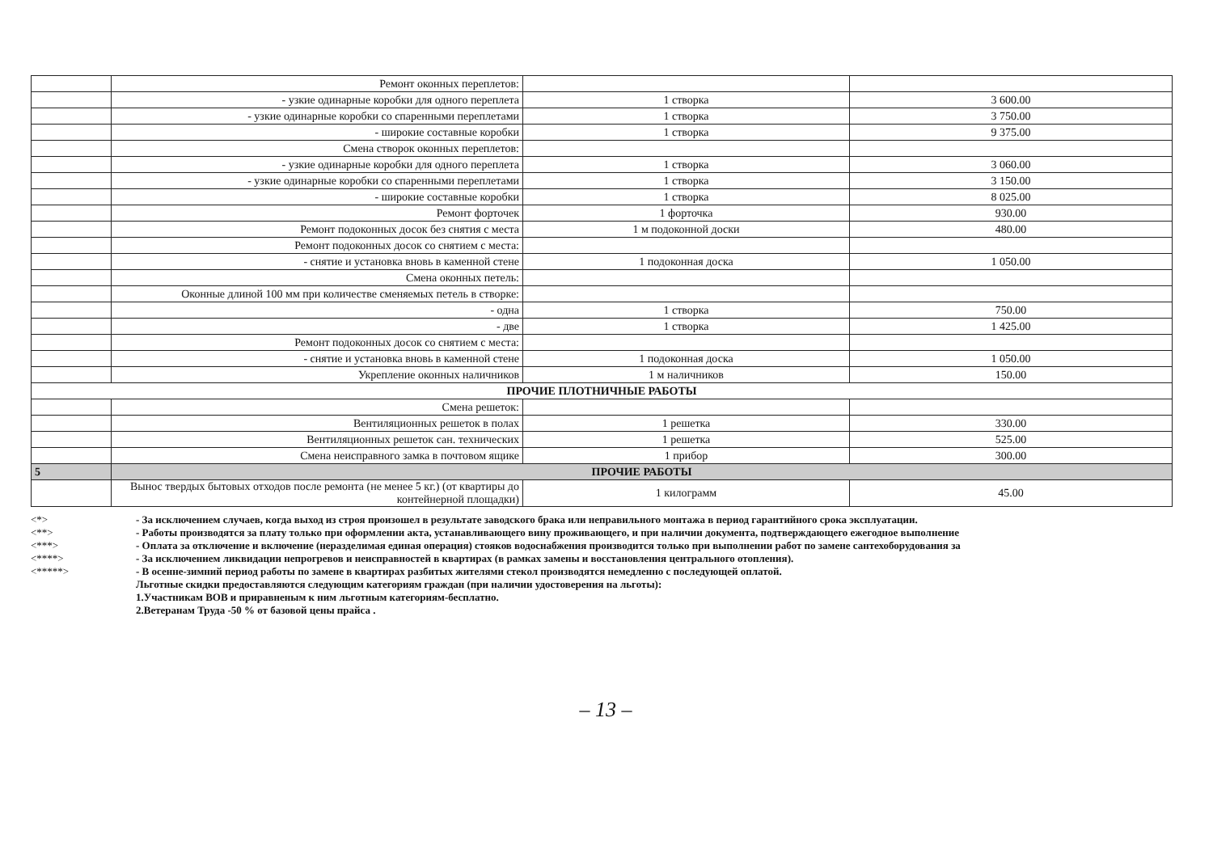| | Ремонт оконных переплетов: | | |
| | - узкие одинарные коробки для одного переплета | 1 створка | 3 600.00 |
| | - узкие одинарные коробки со спаренными переплетами | 1 створка | 3 750.00 |
| | - широкие составные коробки | 1 створка | 9 375.00 |
| | Смена створок оконных переплетов: | | |
| | - узкие одинарные коробки для одного переплета | 1 створка | 3 060.00 |
| | - узкие одинарные коробки со спаренными переплетами | 1 створка | 3 150.00 |
| | - широкие составные коробки | 1 створка | 8 025.00 |
| | Ремонт форточек | 1 форточка | 930.00 |
| | Ремонт подоконных досок без снятия с места | 1 м подоконной доски | 480.00 |
| | Ремонт подоконных досок со снятием с места: | | |
| | - снятие и установка вновь в каменной стене | 1 подоконная доска | 1 050.00 |
| | Смена оконных петель: | | |
| | Оконные длиной 100 мм при количестве сменяемых петель в створке: | | |
| | - одна | 1 створка | 750.00 |
| | - две | 1 створка | 1 425.00 |
| | Ремонт подоконных досок со снятием с места: | | |
| | - снятие и установка вновь в каменной стене | 1 подоконная доска | 1 050.00 |
| | Укрепление оконных наличников | 1 м наличников | 150.00 |
| ПРОЧИЕ ПЛОТНИЧНЫЕ РАБОТЫ | | | |
| | Смена решеток: | | |
| | Вентиляционных решеток в полах | 1 решетка | 330.00 |
| | Вентиляционных решеток сан. технических | 1 решетка | 525.00 |
| | Смена неисправного замка в почтовом ящике | 1 прибор | 300.00 |
| 5 | ПРОЧИЕ РАБОТЫ | | |
| | Вынос твердых бытовых отходов после ремонта (не менее 5 кг.) (от квартиры до контейнерной площадки) | 1 килограмм | 45.00 |
<*> - За исключением случаев, когда выход из строя произошел в результате заводского брака или неправильного монтажа в период гарантийного срока эксплуатации.
<**> - Работы производятся за плату только при оформлении акта, устанавливающего вину проживающего, и при наличии документа, подтверждающего ежегодное выполнение
<***> - Оплата за отключение и включение (неразделимая единая операция) стояков водоснабжения производится только при выполнении работ по замене сантехоборудования за
<****> - За исключением ликвидации непрогревов и неисправностей в квартирах (в рамках замены и восстановления центрального отопления).
<*****> - В осенне-зимний период работы по замене в квартирах разбитых жителями стекол производятся немедленно с последующей оплатой.
Льготные скидки предоставляются следующим категориям граждан (при наличии удостоверения на льготы):
1.Участникам ВОВ и приравненым к ним льготным категориям-бесплатно.
2.Ветеранам Труда -50 % от базовой цены прайса .
– 13 –